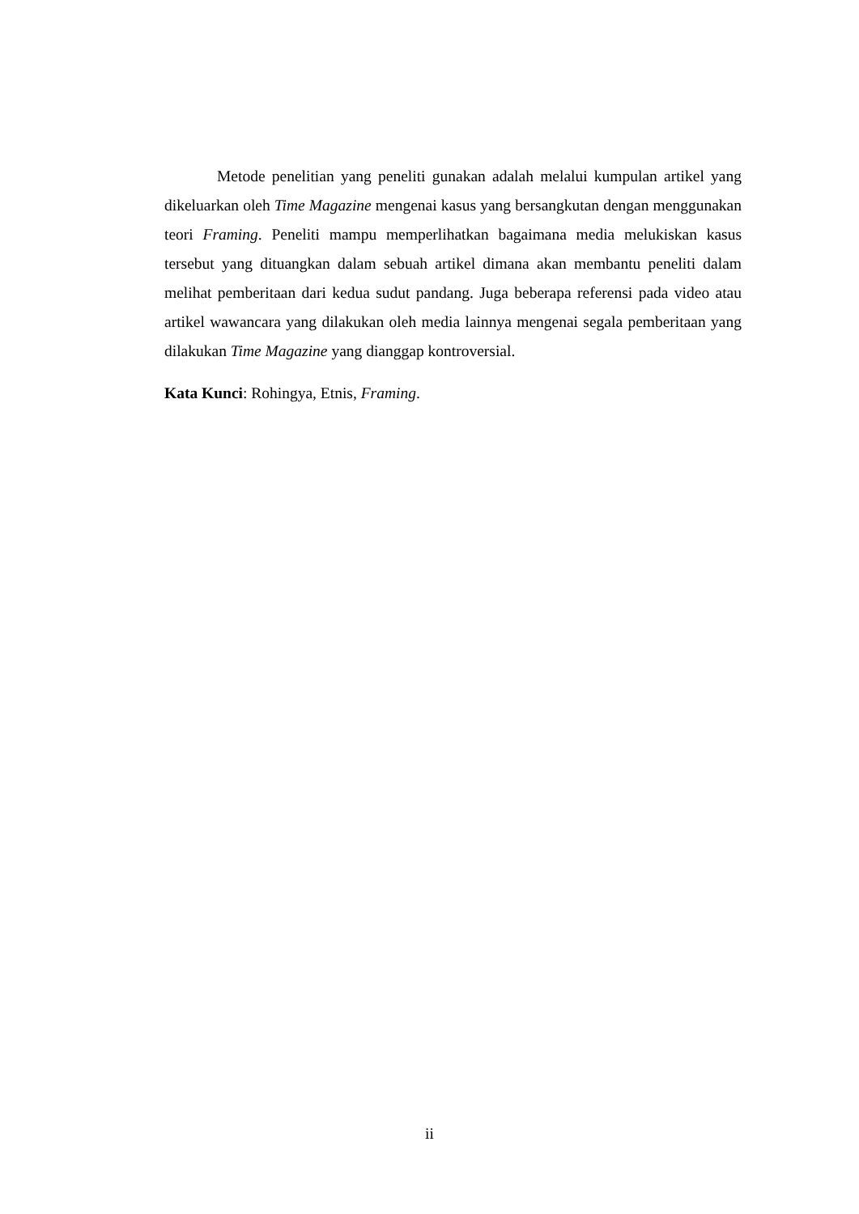Metode penelitian yang peneliti gunakan adalah melalui kumpulan artikel yang dikeluarkan oleh Time Magazine mengenai kasus yang bersangkutan dengan menggunakan teori Framing. Peneliti mampu memperlihatkan bagaimana media melukiskan kasus tersebut yang dituangkan dalam sebuah artikel dimana akan membantu peneliti dalam melihat pemberitaan dari kedua sudut pandang. Juga beberapa referensi pada video atau artikel wawancara yang dilakukan oleh media lainnya mengenai segala pemberitaan yang dilakukan Time Magazine yang dianggap kontroversial.
Kata Kunci: Rohingya, Etnis, Framing.
ii